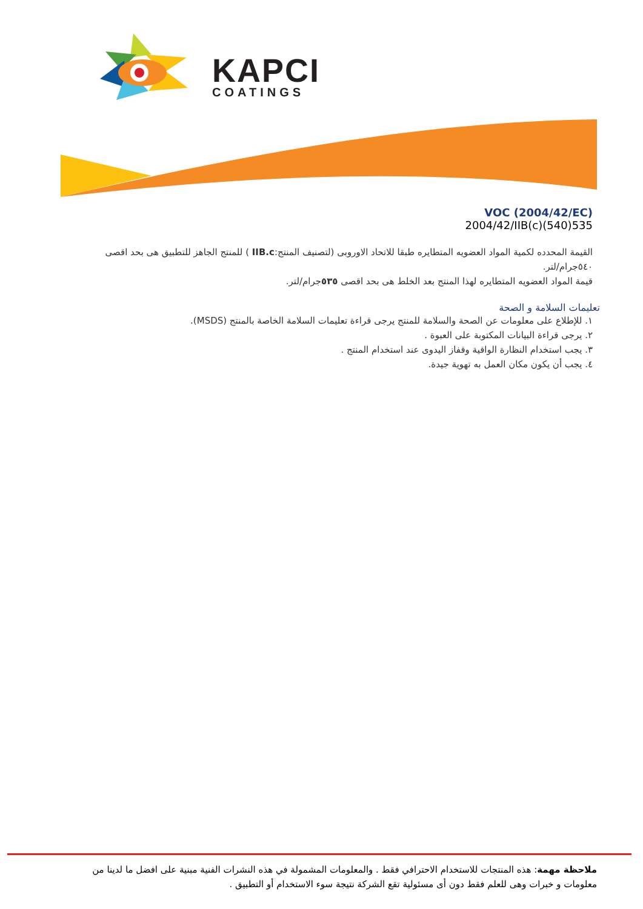KAPCI
COATINGS
VOC (2004/42/EC)
2004/42/IIB(c)(540)535
القيمة المحدده لكمية المواد العضويه المتطايره طبقا للاتحاد الاوروبى (لتصنيف المنتج:IIB.c ) للمنتج الجاهز للتطبيق هى بحد اقصى ٥٤٠جرام/لتر.
قيمة المواد العضويه المتطايره لهذا المنتج بعد الخلط هى بحد اقصى ٥٣٥جرام/لتر.
تعليمات السلامة و الصحة
١. للإطلاع على معلومات عن الصحة والسلامة للمنتج يرجى قراءة تعليمات السلامة الخاصة بالمنتج (MSDS).
٢. يرجى قراءة البيانات المكتوبة على العبوة .
٣. يجب استخدام النظارة الواقية وقفاز اليدوى عند استخدام المنتج .
٤. يجب أن يكون مكان العمل به تهوية جيدة.
ملاحظة مهمة: هذه المنتجات للاستخدام الاحترافي فقط . والمعلومات المشمولة في هذه النشرات الفنية مبنية على افضل ما لدينا من معلومات و خبرات وهى للعلم فقط دون أى مسئولية تقع الشركة نتيجة سوء الاستخدام أو التطبيق .